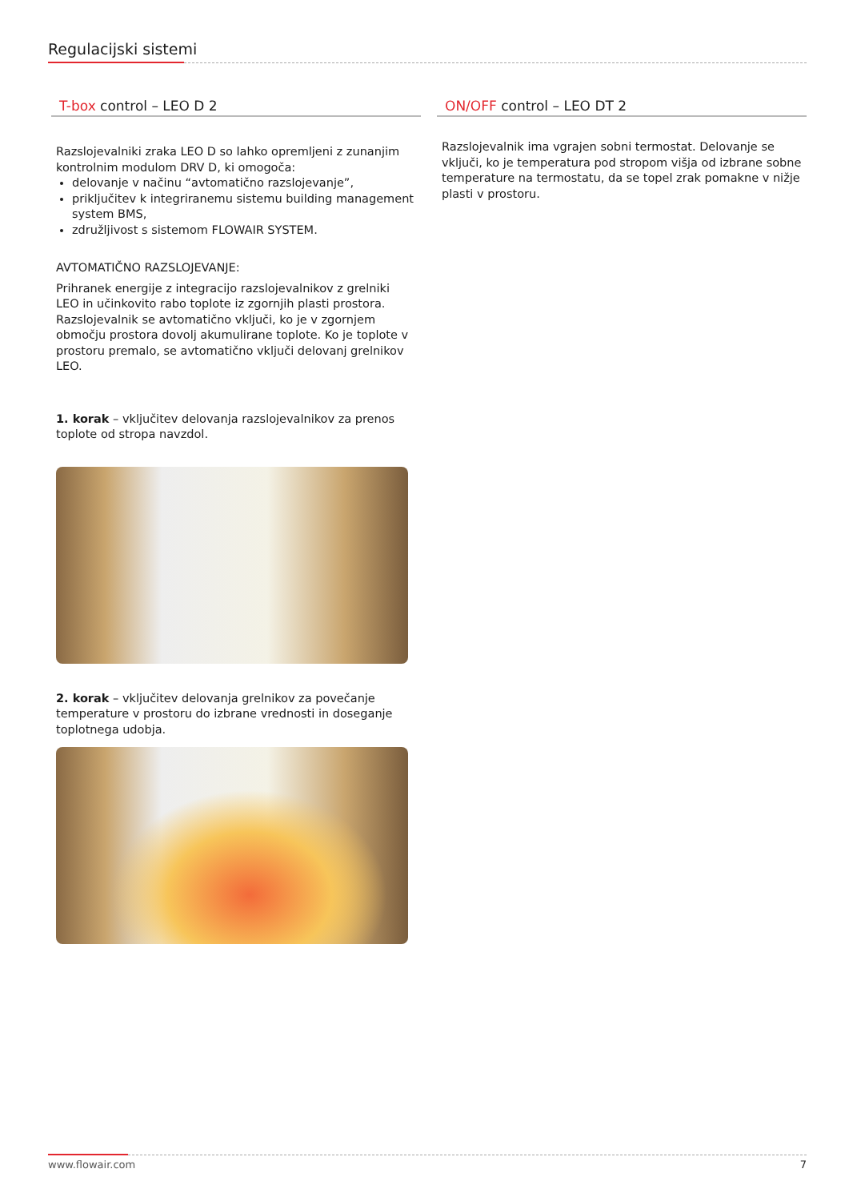Regulacijski sistemi
T-box control – LEO D 2
Razslojevalniki zraka LEO D so lahko opremljeni z zunanjim kontrolnim modulom DRV D, ki omogoča:
delovanje v načinu “avtomatično razslojevanje”,
priključitev k integriranemu sistemu building management system BMS,
združljivost s sistemom FLOWAIR SYSTEM.
AVTOMATIČNO RAZSLOJEVANJE:
Prihranek energije z integracijo razslojevalnikov z grelniki LEO in učinkovito rabo toplote iz zgornjih plasti prostora. Razslojevalnik se avtomatično vključi, ko je v zgornjem območju prostora dovolj akumulirane toplote. Ko je toplote v prostoru premalo, se avtomatično vključi delovanj grelnikov LEO.
1. korak – vključitev delovanja razslojevalnikov za prenos toplote od stropa navzdol.
2. korak – vključitev delovanja grelnikov za povečanje temperature v prostoru do izbrane vrednosti in doseganje toplotnega udobja.
ON/OFF control – LEO DT 2
Razslojevalnik ima vgrajen sobni termostat. Delovanje se vključi, ko je temperatura pod stropom višja od izbrane sobne temperature na termostatu, da se topel zrak pomakne v nižje plasti v prostoru.
www.flowair.com 7